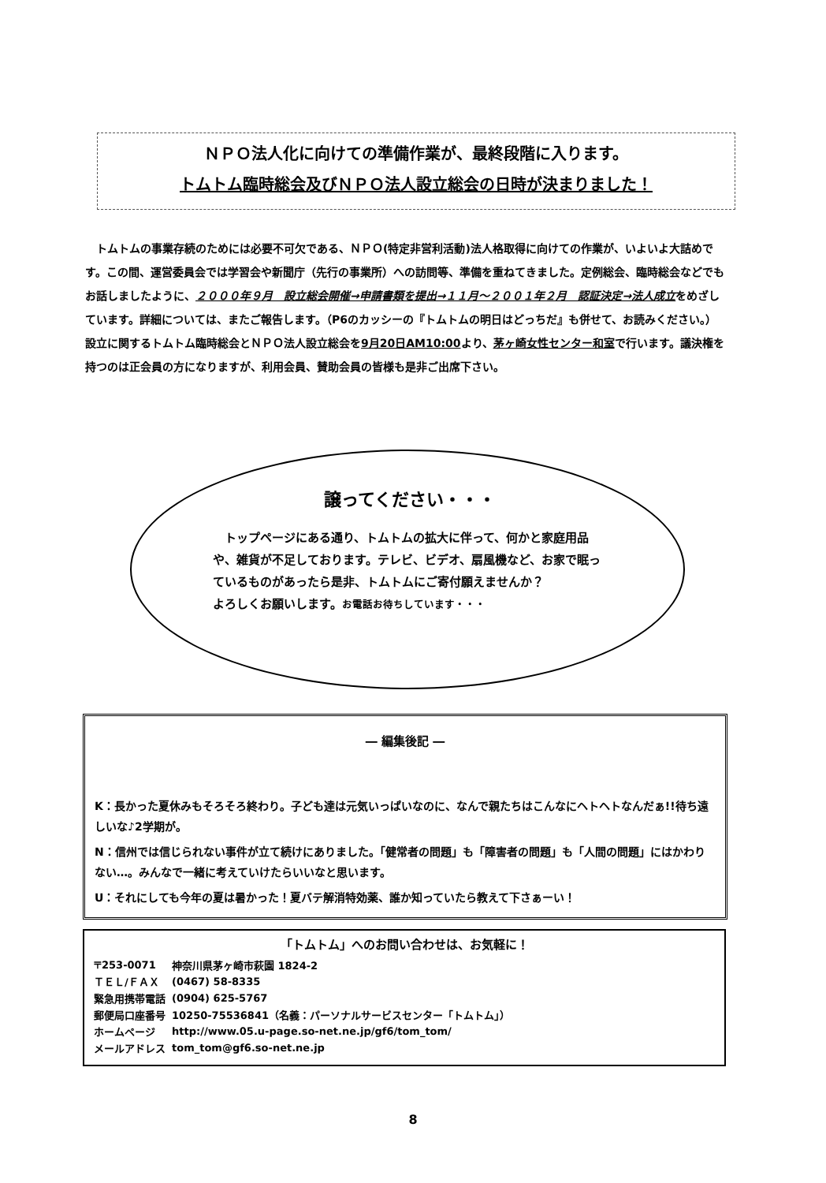ＮＰＯ法人化に向けての準備作業が、最終段階に入ります。
トムトム臨時総会及びＮＰＯ法人設立総会の日時が決まりました！
　トムトムの事業存続のためには必要不可欠である、ＮＰＯ(特定非営利活動)法人格取得に向けての作業が、いよいよ大詰めです。この間、運営委員会では学習会や新聞庁（先行の事業所）への訪問等、準備を重ねてきました。定例総会、臨時総会などでもお話しましたように、２０００年９月　設立総会開催→申請書類を提出→１１月～２００１年２月　認証決定→法人成立をめざしています。詳細については、またご報告します。（P6のカッシーの『トムトムの明日はどっちだ』も併せて、お読みください。）　設立に関するトムトム臨時総会とＮＰＯ法人設立総会を9月20日AM10:00より、茅ヶ崎女性センター和室で行います。議決権を持つのは正会員の方になりますが、利用会員、賛助会員の皆様も是非ご出席下さい。
譲ってください・・・
　トップページにある通り、トムトムの拡大に伴って、何かと家庭用品や、雑貨が不足しております。テレビ、ビデオ、扇風機など、お家で眠っているものがあったら是非、トムトムにご寄付願えませんか？
よろしくお願いします。お電話お待ちしています・・・
― 編集後記 ―
K：長かった夏休みもそろそろ終わり。子ども達は元気いっぱいなのに、なんで親たちはこんなにヘトヘトなんだぁ!!待ち遠しいな♪2学期が。
N：信州では信じられない事件が立て続けにありました。「健常者の問題」も「障害者の問題」も「人間の問題」にはかわりない…。みんなで一緒に考えていけたらいいなと思います。
U：それにしても今年の夏は暑かった！夏バテ解消特効薬、誰か知っていたら教えて下さぁーい！
「トムトム」へのお問い合わせは、お気軽に！
| 〒253-0071 | 神奈川県茅ヶ崎市萩園 1824-2 |
| ＴＥＬ/ＦＡＸ | (0467) 58-8335 |
| 緊急用携帯電話 | (0904) 625-5767 |
| 郵便局口座番号 | 10250-75536841（名義：パーソナルサービスセンター「トムトム」） |
| ホームページ | http://www.05.u-page.so-net.ne.jp/gf6/tom_tom/ |
| メールアドレス | tom_tom@gf6.so-net.ne.jp |
8